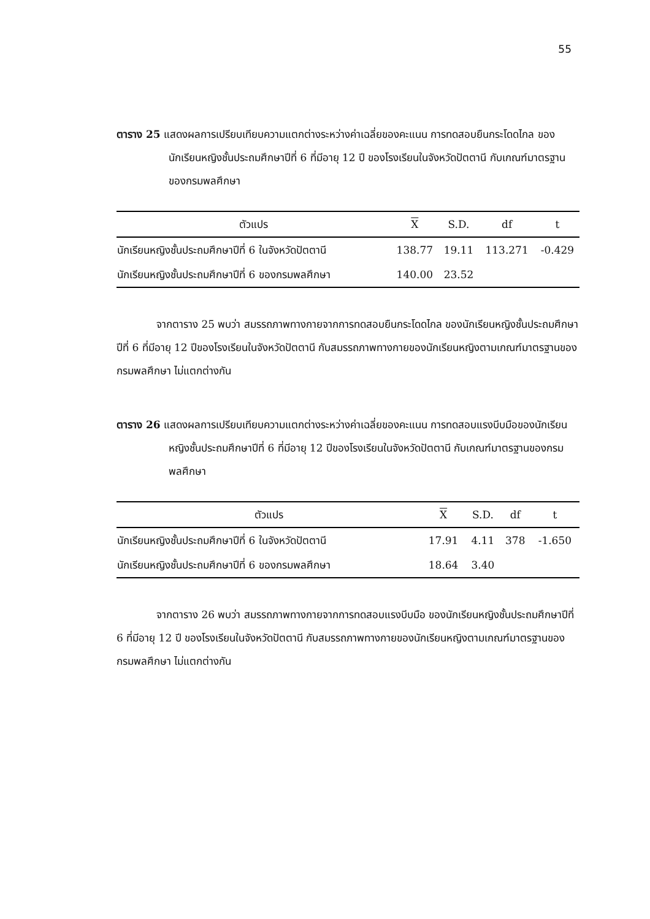55
ตาราง 25 แสดงผลการเปรียบเทียบความแตกต่างระหว่างค่าเฉลี่ยของคะแนน การทดสอบยืนกระโดดไกล ของนักเรียนหญิงชั้นประถมศึกษาปีที่ 6 ที่มีอายุ 12 ปี ของโรงเรียนในจังหวัดปัตตานี กับเกณฑ์มาตรฐานของกรมพลศึกษา
| ตัวแปร | X | S.D. | df | t |
| --- | --- | --- | --- | --- |
| นักเรียนหญิงชั้นประถมศึกษาปีที่ 6 ในจังหวัดปัตตานี | 138.77 | 19.11 | 113.271 | -0.429 |
| นักเรียนหญิงชั้นประถมศึกษาปีที่ 6 ของกรมพลศึกษา | 140.00 | 23.52 | | |
จากตาราง 25 พบว่า สมรรถภาพทางกายจากการทดสอบยืนกระโดดไกล ของนักเรียนหญิงชั้นประถมศึกษาปีที่ 6 ที่มีอายุ 12 ปีของโรงเรียนในจังหวัดปัตตานี กับสมรรถภาพทางกายของนักเรียนหญิงตามเกณฑ์มาตรฐานของกรมพลศึกษา ไม่แตกต่างกัน
ตาราง 26 แสดงผลการเปรียบเทียบความแตกต่างระหว่างค่าเฉลี่ยของคะแนน การทดสอบแรงบีบมือของนักเรียนหญิงชั้นประถมศึกษาปีที่ 6 ที่มีอายุ 12 ปีของโรงเรียนในจังหวัดปัตตานี กับเกณฑ์มาตรฐานของกรมพลศึกษา
| ตัวแปร | X | S.D. | df | t |
| --- | --- | --- | --- | --- |
| นักเรียนหญิงชั้นประถมศึกษาปีที่ 6 ในจังหวัดปัตตานี | 17.91 | 4.11 | 378 | -1.650 |
| นักเรียนหญิงชั้นประถมศึกษาปีที่ 6 ของกรมพลศึกษา | 18.64 | 3.40 | | |
จากตาราง 26 พบว่า สมรรถภาพทางกายจากการทดสอบแรงบีบมือ ของนักเรียนหญิงชั้นประถมศึกษาปีที่ 6 ที่มีอายุ 12 ปี ของโรงเรียนในจังหวัดปัตตานี กับสมรรถภาพทางกายของนักเรียนหญิงตามเกณฑ์มาตรฐานของกรมพลศึกษา ไม่แตกต่างกัน